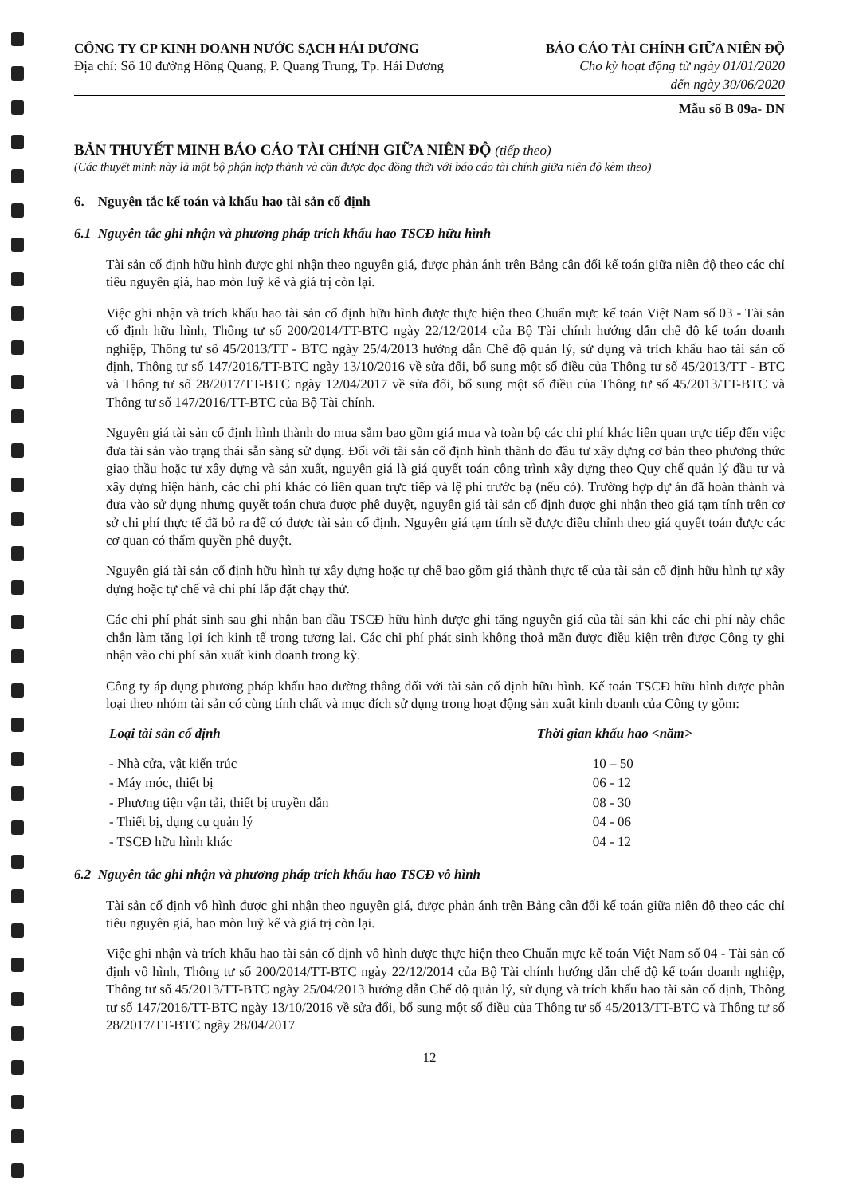CÔNG TY CP KINH DOANH NƯỚC SẠCH HẢI DƯƠNG
Địa chỉ: Số 10 đường Hồng Quang, P. Quang Trung, Tp. Hải Dương
BÁO CÁO TÀI CHÍNH GIỮA NIÊN ĐỘ
Cho kỳ hoạt động từ ngày 01/01/2020
đến ngày 30/06/2020
Mẫu số B 09a- DN
BẢN THUYẾT MINH BÁO CÁO TÀI CHÍNH GIỮA NIÊN ĐỘ (tiếp theo)
(Các thuyết minh này là một bộ phận hợp thành và cần được đọc đồng thời với báo cáo tài chính giữa niên độ kèm theo)
6. Nguyên tắc kế toán và khấu hao tài sản cố định
6.1 Nguyên tắc ghi nhận và phương pháp trích khấu hao TSCĐ hữu hình
Tài sản cố định hữu hình được ghi nhận theo nguyên giá, được phản ánh trên Bảng cân đối kế toán giữa niên độ theo các chỉ tiêu nguyên giá, hao mòn luỹ kế và giá trị còn lại.
Việc ghi nhận và trích khấu hao tài sản cố định hữu hình được thực hiện theo Chuẩn mực kế toán Việt Nam số 03 - Tài sản cố định hữu hình, Thông tư số 200/2014/TT-BTC ngày 22/12/2014 của Bộ Tài chính hướng dẫn chế độ kế toán doanh nghiệp, Thông tư số 45/2013/TT - BTC ngày 25/4/2013 hướng dẫn Chế độ quản lý, sử dụng và trích khấu hao tài sản cố định, Thông tư số 147/2016/TT-BTC ngày 13/10/2016 về sửa đổi, bổ sung một số điều của Thông tư số 45/2013/TT - BTC và Thông tư số 28/2017/TT-BTC ngày 12/04/2017 về sửa đổi, bổ sung một số điều của Thông tư số 45/2013/TT-BTC và Thông tư số 147/2016/TT-BTC của Bộ Tài chính.
Nguyên giá tài sản cố định hình thành do mua sắm bao gồm giá mua và toàn bộ các chi phí khác liên quan trực tiếp đến việc đưa tài sản vào trạng thái sẵn sàng sử dụng. Đối với tài sản cố định hình thành do đầu tư xây dựng cơ bản theo phương thức giao thầu hoặc tự xây dựng và sản xuất, nguyên giá là giá quyết toán công trình xây dựng theo Quy chế quản lý đầu tư và xây dựng hiện hành, các chi phí khác có liên quan trực tiếp và lệ phí trước bạ (nếu có). Trường hợp dự án đã hoàn thành và đưa vào sử dụng nhưng quyết toán chưa được phê duyệt, nguyên giá tài sản cố định được ghi nhận theo giá tạm tính trên cơ sở chi phí thực tế đã bỏ ra để có được tài sản cố định. Nguyên giá tạm tính sẽ được điều chỉnh theo giá quyết toán được các cơ quan có thẩm quyền phê duyệt.
Nguyên giá tài sản cố định hữu hình tự xây dựng hoặc tự chế bao gồm giá thành thực tế của tài sản cố định hữu hình tự xây dựng hoặc tự chế và chi phí lắp đặt chạy thử.
Các chi phí phát sinh sau ghi nhận ban đầu TSCĐ hữu hình được ghi tăng nguyên giá của tài sản khi các chi phí này chắc chắn làm tăng lợi ích kinh tế trong tương lai. Các chi phí phát sinh không thoả mãn được điều kiện trên được Công ty ghi nhận vào chi phí sản xuất kinh doanh trong kỳ.
Công ty áp dụng phương pháp khấu hao đường thẳng đối với tài sản cố định hữu hình. Kế toán TSCĐ hữu hình được phân loại theo nhóm tài sản có cùng tính chất và mục đích sử dụng trong hoạt động sản xuất kinh doanh của Công ty gồm:
| Loại tài sản cố định | Thời gian khấu hao <năm> |
| --- | --- |
| - Nhà cửa, vật kiến trúc | 10 – 50 |
| - Máy móc, thiết bị | 06 - 12 |
| - Phương tiện vận tải, thiết bị truyền dẫn | 08 - 30 |
| - Thiết bị, dụng cụ quản lý | 04 - 06 |
| - TSCĐ hữu hình khác | 04 - 12 |
6.2 Nguyên tắc ghi nhận và phương pháp trích khấu hao TSCĐ vô hình
Tài sản cố định vô hình được ghi nhận theo nguyên giá, được phản ánh trên Bảng cân đối kế toán giữa niên độ theo các chỉ tiêu nguyên giá, hao mòn luỹ kế và giá trị còn lại.
Việc ghi nhận và trích khấu hao tài sản cố định vô hình được thực hiện theo Chuẩn mực kế toán Việt Nam số 04 - Tài sản cố định vô hình, Thông tư số 200/2014/TT-BTC ngày 22/12/2014 của Bộ Tài chính hướng dẫn chế độ kế toán doanh nghiệp, Thông tư số 45/2013/TT-BTC ngày 25/04/2013 hướng dẫn Chế độ quản lý, sử dụng và trích khấu hao tài sản cố định, Thông tư số 147/2016/TT-BTC ngày 13/10/2016 về sửa đổi, bổ sung một số điều của Thông tư số 45/2013/TT-BTC và Thông tư số 28/2017/TT-BTC ngày 28/04/2017
12